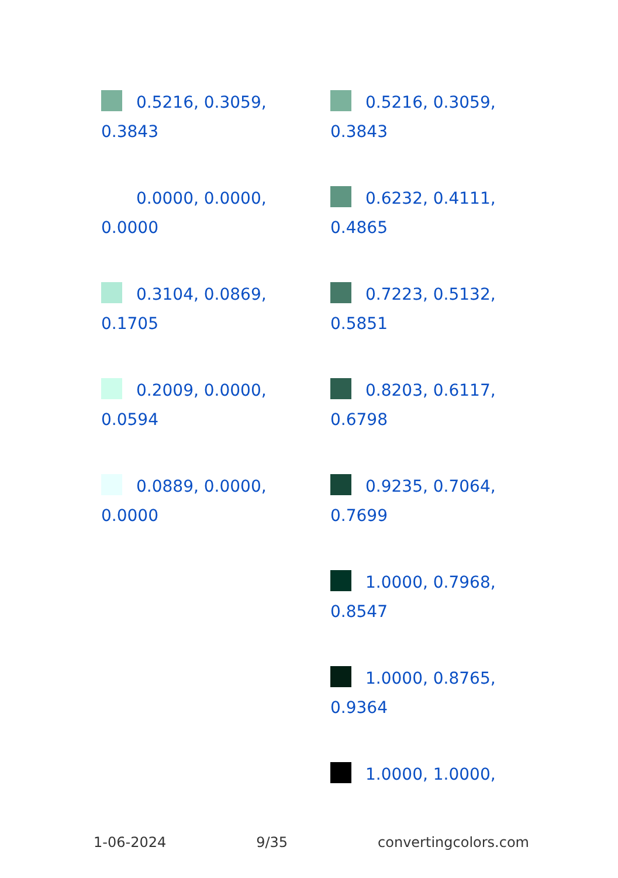0.5216, 0.3059, 0.3843
0.0000, 0.0000, 0.0000
0.3104, 0.0869, 0.1705
0.2009, 0.0000, 0.0594
0.0889, 0.0000, 0.0000
0.5216, 0.3059, 0.3843
0.6232, 0.4111, 0.4865
0.7223, 0.5132, 0.5851
0.8203, 0.6117, 0.6798
0.9235, 0.7064, 0.7699
1.0000, 0.7968, 0.8547
1.0000, 0.8765, 0.9364
1.0000, 1.0000,
1-06-2024 9/35 convertingcolors.com